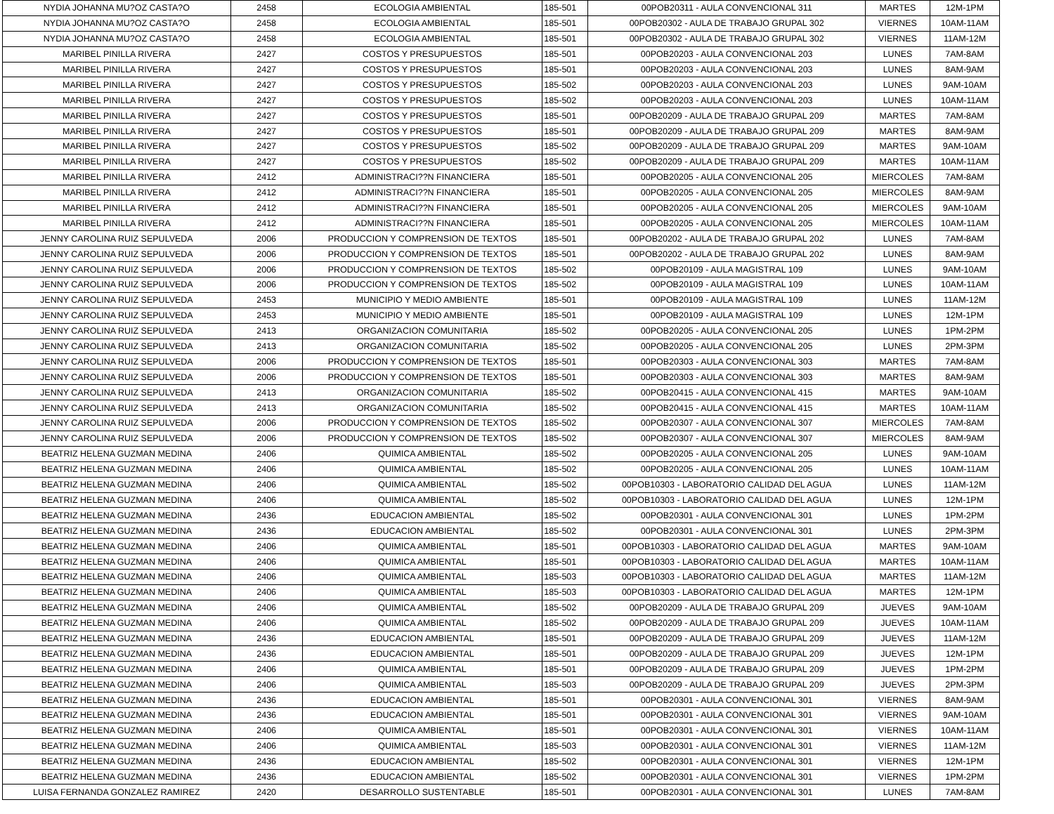| NYDIA JOHANNA MU?OZ CASTA?O | 2458 | ECOLOGIA AMBIENTAL | 185-501 | 00POB20311 - AULA CONVENCIONAL 311 | MARTES | 12M-1PM |
| NYDIA JOHANNA MU?OZ CASTA?O | 2458 | ECOLOGIA AMBIENTAL | 185-501 | 00POB20302 - AULA DE TRABAJO GRUPAL 302 | VIERNES | 10AM-11AM |
| NYDIA JOHANNA MU?OZ CASTA?O | 2458 | ECOLOGIA AMBIENTAL | 185-501 | 00POB20302 - AULA DE TRABAJO GRUPAL 302 | VIERNES | 11AM-12M |
| MARIBEL PINILLA RIVERA | 2427 | COSTOS Y PRESUPUESTOS | 185-501 | 00POB20203 - AULA CONVENCIONAL 203 | LUNES | 7AM-8AM |
| MARIBEL PINILLA RIVERA | 2427 | COSTOS Y PRESUPUESTOS | 185-501 | 00POB20203 - AULA CONVENCIONAL 203 | LUNES | 8AM-9AM |
| MARIBEL PINILLA RIVERA | 2427 | COSTOS Y PRESUPUESTOS | 185-502 | 00POB20203 - AULA CONVENCIONAL 203 | LUNES | 9AM-10AM |
| MARIBEL PINILLA RIVERA | 2427 | COSTOS Y PRESUPUESTOS | 185-502 | 00POB20203 - AULA CONVENCIONAL 203 | LUNES | 10AM-11AM |
| MARIBEL PINILLA RIVERA | 2427 | COSTOS Y PRESUPUESTOS | 185-501 | 00POB20209 - AULA DE TRABAJO GRUPAL 209 | MARTES | 7AM-8AM |
| MARIBEL PINILLA RIVERA | 2427 | COSTOS Y PRESUPUESTOS | 185-501 | 00POB20209 - AULA DE TRABAJO GRUPAL 209 | MARTES | 8AM-9AM |
| MARIBEL PINILLA RIVERA | 2427 | COSTOS Y PRESUPUESTOS | 185-502 | 00POB20209 - AULA DE TRABAJO GRUPAL 209 | MARTES | 9AM-10AM |
| MARIBEL PINILLA RIVERA | 2427 | COSTOS Y PRESUPUESTOS | 185-502 | 00POB20209 - AULA DE TRABAJO GRUPAL 209 | MARTES | 10AM-11AM |
| MARIBEL PINILLA RIVERA | 2412 | ADMINISTRACI??N FINANCIERA | 185-501 | 00POB20205 - AULA CONVENCIONAL 205 | MIERCOLES | 7AM-8AM |
| MARIBEL PINILLA RIVERA | 2412 | ADMINISTRACI??N FINANCIERA | 185-501 | 00POB20205 - AULA CONVENCIONAL 205 | MIERCOLES | 8AM-9AM |
| MARIBEL PINILLA RIVERA | 2412 | ADMINISTRACI??N FINANCIERA | 185-501 | 00POB20205 - AULA CONVENCIONAL 205 | MIERCOLES | 9AM-10AM |
| MARIBEL PINILLA RIVERA | 2412 | ADMINISTRACI??N FINANCIERA | 185-501 | 00POB20205 - AULA CONVENCIONAL 205 | MIERCOLES | 10AM-11AM |
| JENNY CAROLINA RUIZ SEPULVEDA | 2006 | PRODUCCION Y COMPRENSION DE TEXTOS | 185-501 | 00POB20202 - AULA DE TRABAJO GRUPAL 202 | LUNES | 7AM-8AM |
| JENNY CAROLINA RUIZ SEPULVEDA | 2006 | PRODUCCION Y COMPRENSION DE TEXTOS | 185-501 | 00POB20202 - AULA DE TRABAJO GRUPAL 202 | LUNES | 8AM-9AM |
| JENNY CAROLINA RUIZ SEPULVEDA | 2006 | PRODUCCION Y COMPRENSION DE TEXTOS | 185-502 | 00POB20109 - AULA MAGISTRAL 109 | LUNES | 9AM-10AM |
| JENNY CAROLINA RUIZ SEPULVEDA | 2006 | PRODUCCION Y COMPRENSION DE TEXTOS | 185-502 | 00POB20109 - AULA MAGISTRAL 109 | LUNES | 10AM-11AM |
| JENNY CAROLINA RUIZ SEPULVEDA | 2453 | MUNICIPIO Y MEDIO AMBIENTE | 185-501 | 00POB20109 - AULA MAGISTRAL 109 | LUNES | 11AM-12M |
| JENNY CAROLINA RUIZ SEPULVEDA | 2453 | MUNICIPIO Y MEDIO AMBIENTE | 185-501 | 00POB20109 - AULA MAGISTRAL 109 | LUNES | 12M-1PM |
| JENNY CAROLINA RUIZ SEPULVEDA | 2413 | ORGANIZACION COMUNITARIA | 185-502 | 00POB20205 - AULA CONVENCIONAL 205 | LUNES | 1PM-2PM |
| JENNY CAROLINA RUIZ SEPULVEDA | 2413 | ORGANIZACION COMUNITARIA | 185-502 | 00POB20205 - AULA CONVENCIONAL 205 | LUNES | 2PM-3PM |
| JENNY CAROLINA RUIZ SEPULVEDA | 2006 | PRODUCCION Y COMPRENSION DE TEXTOS | 185-501 | 00POB20303 - AULA CONVENCIONAL 303 | MARTES | 7AM-8AM |
| JENNY CAROLINA RUIZ SEPULVEDA | 2006 | PRODUCCION Y COMPRENSION DE TEXTOS | 185-501 | 00POB20303 - AULA CONVENCIONAL 303 | MARTES | 8AM-9AM |
| JENNY CAROLINA RUIZ SEPULVEDA | 2413 | ORGANIZACION COMUNITARIA | 185-502 | 00POB20415 - AULA CONVENCIONAL 415 | MARTES | 9AM-10AM |
| JENNY CAROLINA RUIZ SEPULVEDA | 2413 | ORGANIZACION COMUNITARIA | 185-502 | 00POB20415 - AULA CONVENCIONAL 415 | MARTES | 10AM-11AM |
| JENNY CAROLINA RUIZ SEPULVEDA | 2006 | PRODUCCION Y COMPRENSION DE TEXTOS | 185-502 | 00POB20307 - AULA CONVENCIONAL 307 | MIERCOLES | 7AM-8AM |
| JENNY CAROLINA RUIZ SEPULVEDA | 2006 | PRODUCCION Y COMPRENSION DE TEXTOS | 185-502 | 00POB20307 - AULA CONVENCIONAL 307 | MIERCOLES | 8AM-9AM |
| BEATRIZ HELENA GUZMAN MEDINA | 2406 | QUIMICA AMBIENTAL | 185-502 | 00POB20205 - AULA CONVENCIONAL 205 | LUNES | 9AM-10AM |
| BEATRIZ HELENA GUZMAN MEDINA | 2406 | QUIMICA AMBIENTAL | 185-502 | 00POB20205 - AULA CONVENCIONAL 205 | LUNES | 10AM-11AM |
| BEATRIZ HELENA GUZMAN MEDINA | 2406 | QUIMICA AMBIENTAL | 185-502 | 00POB10303 - LABORATORIO CALIDAD DEL AGUA | LUNES | 11AM-12M |
| BEATRIZ HELENA GUZMAN MEDINA | 2406 | QUIMICA AMBIENTAL | 185-502 | 00POB10303 - LABORATORIO CALIDAD DEL AGUA | LUNES | 12M-1PM |
| BEATRIZ HELENA GUZMAN MEDINA | 2436 | EDUCACION AMBIENTAL | 185-502 | 00POB20301 - AULA CONVENCIONAL 301 | LUNES | 1PM-2PM |
| BEATRIZ HELENA GUZMAN MEDINA | 2436 | EDUCACION AMBIENTAL | 185-502 | 00POB20301 - AULA CONVENCIONAL 301 | LUNES | 2PM-3PM |
| BEATRIZ HELENA GUZMAN MEDINA | 2406 | QUIMICA AMBIENTAL | 185-501 | 00POB10303 - LABORATORIO CALIDAD DEL AGUA | MARTES | 9AM-10AM |
| BEATRIZ HELENA GUZMAN MEDINA | 2406 | QUIMICA AMBIENTAL | 185-501 | 00POB10303 - LABORATORIO CALIDAD DEL AGUA | MARTES | 10AM-11AM |
| BEATRIZ HELENA GUZMAN MEDINA | 2406 | QUIMICA AMBIENTAL | 185-503 | 00POB10303 - LABORATORIO CALIDAD DEL AGUA | MARTES | 11AM-12M |
| BEATRIZ HELENA GUZMAN MEDINA | 2406 | QUIMICA AMBIENTAL | 185-503 | 00POB10303 - LABORATORIO CALIDAD DEL AGUA | MARTES | 12M-1PM |
| BEATRIZ HELENA GUZMAN MEDINA | 2406 | QUIMICA AMBIENTAL | 185-502 | 00POB20209 - AULA DE TRABAJO GRUPAL 209 | JUEVES | 9AM-10AM |
| BEATRIZ HELENA GUZMAN MEDINA | 2406 | QUIMICA AMBIENTAL | 185-502 | 00POB20209 - AULA DE TRABAJO GRUPAL 209 | JUEVES | 10AM-11AM |
| BEATRIZ HELENA GUZMAN MEDINA | 2436 | EDUCACION AMBIENTAL | 185-501 | 00POB20209 - AULA DE TRABAJO GRUPAL 209 | JUEVES | 11AM-12M |
| BEATRIZ HELENA GUZMAN MEDINA | 2436 | EDUCACION AMBIENTAL | 185-501 | 00POB20209 - AULA DE TRABAJO GRUPAL 209 | JUEVES | 12M-1PM |
| BEATRIZ HELENA GUZMAN MEDINA | 2406 | QUIMICA AMBIENTAL | 185-501 | 00POB20209 - AULA DE TRABAJO GRUPAL 209 | JUEVES | 1PM-2PM |
| BEATRIZ HELENA GUZMAN MEDINA | 2406 | QUIMICA AMBIENTAL | 185-503 | 00POB20209 - AULA DE TRABAJO GRUPAL 209 | JUEVES | 2PM-3PM |
| BEATRIZ HELENA GUZMAN MEDINA | 2436 | EDUCACION AMBIENTAL | 185-501 | 00POB20301 - AULA CONVENCIONAL 301 | VIERNES | 8AM-9AM |
| BEATRIZ HELENA GUZMAN MEDINA | 2436 | EDUCACION AMBIENTAL | 185-501 | 00POB20301 - AULA CONVENCIONAL 301 | VIERNES | 9AM-10AM |
| BEATRIZ HELENA GUZMAN MEDINA | 2406 | QUIMICA AMBIENTAL | 185-501 | 00POB20301 - AULA CONVENCIONAL 301 | VIERNES | 10AM-11AM |
| BEATRIZ HELENA GUZMAN MEDINA | 2406 | QUIMICA AMBIENTAL | 185-503 | 00POB20301 - AULA CONVENCIONAL 301 | VIERNES | 11AM-12M |
| BEATRIZ HELENA GUZMAN MEDINA | 2436 | EDUCACION AMBIENTAL | 185-502 | 00POB20301 - AULA CONVENCIONAL 301 | VIERNES | 12M-1PM |
| BEATRIZ HELENA GUZMAN MEDINA | 2436 | EDUCACION AMBIENTAL | 185-502 | 00POB20301 - AULA CONVENCIONAL 301 | VIERNES | 1PM-2PM |
| LUISA FERNANDA GONZALEZ RAMIREZ | 2420 | DESARROLLO SUSTENTABLE | 185-501 | 00POB20301 - AULA CONVENCIONAL 301 | LUNES | 7AM-8AM |